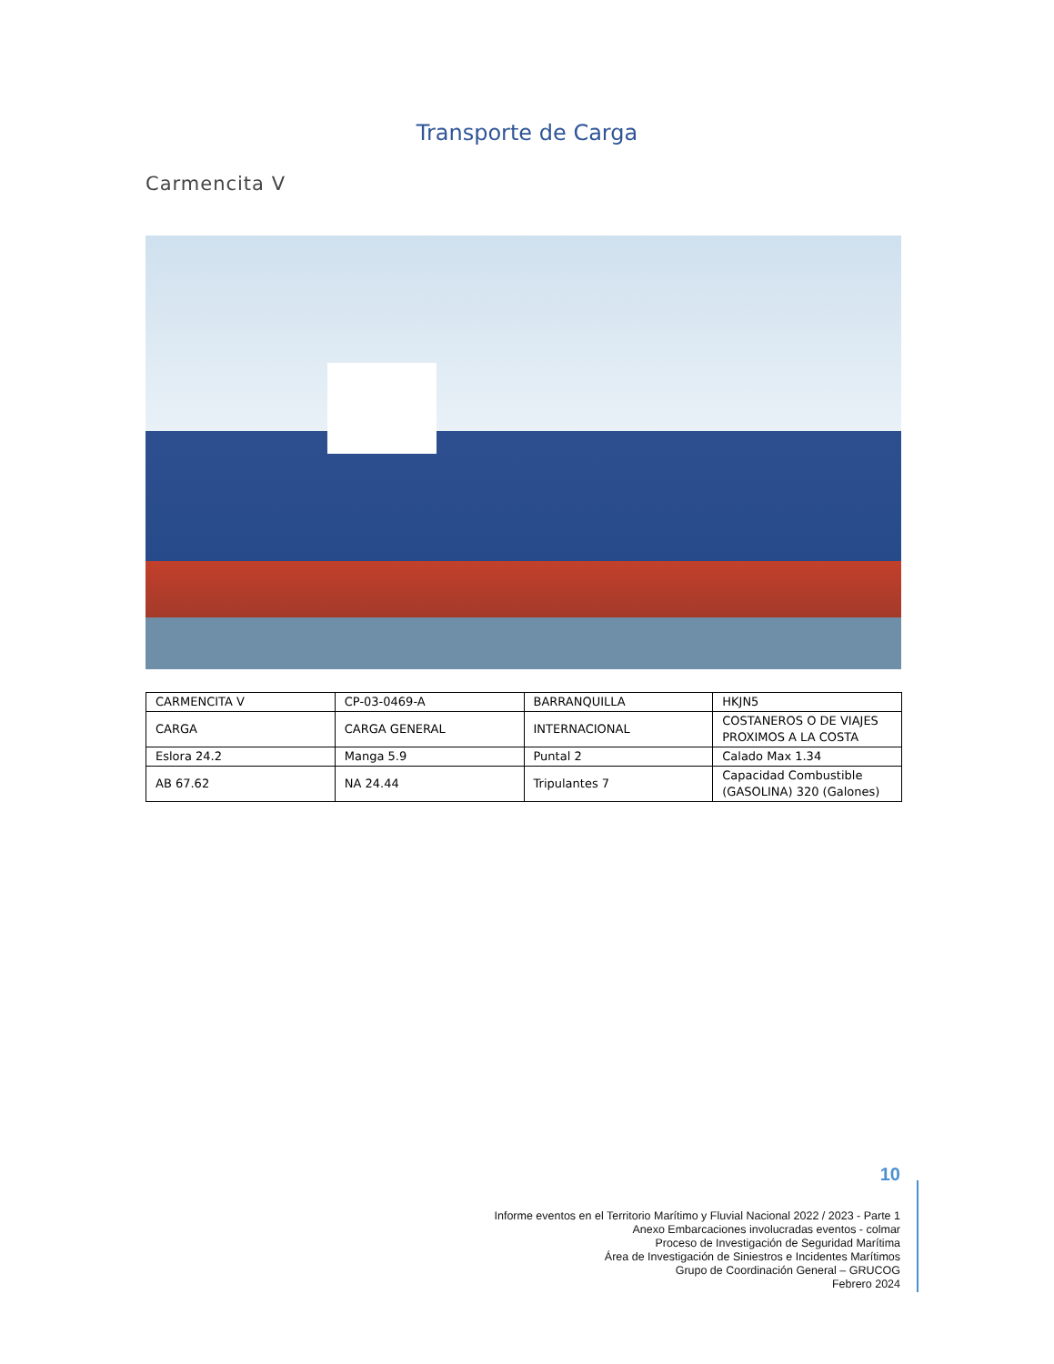Transporte de Carga
Carmencita V
| CARMENCITA V | CP-03-0469-A | BARRANQUILLA | HKJN5 |
| CARGA | CARGA GENERAL | INTERNACIONAL | COSTANEROS O DE VIAJES PROXIMOS A LA COSTA |
| Eslora 24.2 | Manga 5.9 | Puntal 2 | Calado Max 1.34 |
| AB 67.62 | NA 24.44 | Tripulantes 7 | Capacidad Combustible (GASOLINA) 320 (Galones) |
10
Informe eventos en el Territorio Marítimo y Fluvial Nacional 2022 / 2023 - Parte 1
Anexo Embarcaciones involucradas eventos - colmar
Proceso de Investigación de Seguridad Marítima
Área de Investigación de Siniestros e Incidentes Marítimos
Grupo de Coordinación General – GRUCOG
Febrero 2024